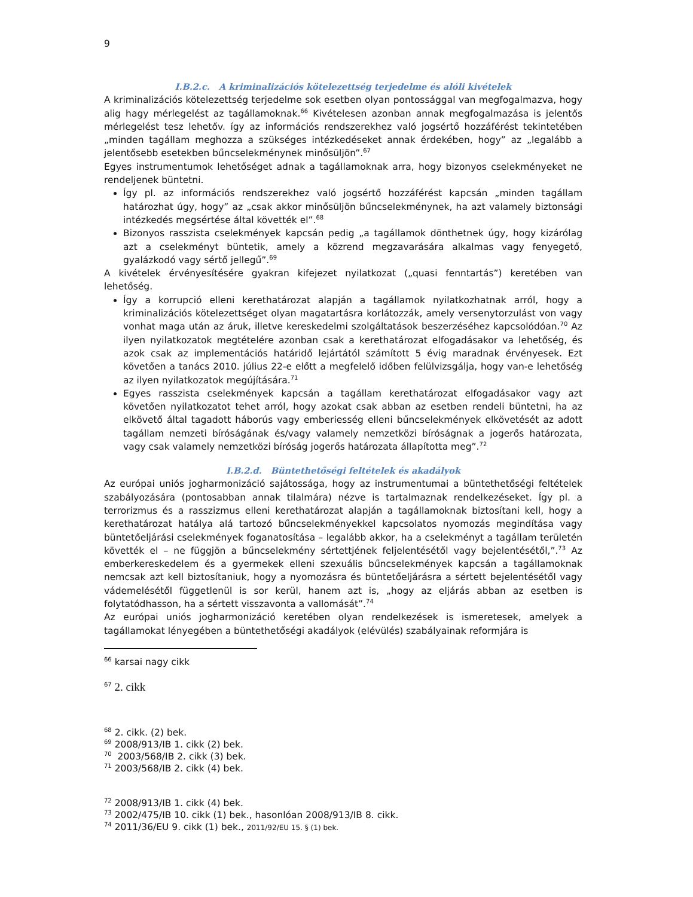9
I.B.2.c. A kriminalizációs kötelezettség terjedelme és alóli kivételek
A kriminalizációs kötelezettség terjedelme sok esetben olyan pontossággal van megfogalmazva, hogy alig hagy mérlegelést az tagállamoknak.<sup>66</sup> Kivételesen azonban annak megfogalmazása is jelentős mérlegelést tesz lehetőv. így az információs rendszerekhez való jogsértő hozzáférést tekintetében „minden tagállam meghozza a szükséges intézkedéseket annak érdekében, hogy” az „legalább a jelentősebb esetekben bűncselekménynek minősüljön”.<sup>67</sup>
Egyes instrumentumok lehetőséget adnak a tagállamoknak arra, hogy bizonyos cselekményeket ne rendeljenek büntetni.
Így pl. az információs rendszerekhez való jogsértő hozzáférést kapcsán „minden tagállam határozhat úgy, hogy” az „csak akkor minősüljön bűncselekménynek, ha azt valamely biztonsági intézkedés megsértése által követték el”.<sup>68</sup>
Bizonyos rasszista cselekmények kapcsán pedig „a tagállamok dönthetnek úgy, hogy kizárólag azt a cselekményt büntetik, amely a közrend megzavarására alkalmas vagy fenyegető, gyalázkodó vagy sértő jellegű”.<sup>69</sup>
A kivételek érvényesítésére gyakran kifejezet nyilatkozat („quasi fenntartás”) keretében van lehetőség.
Így a korrupció elleni kerethatározat alapján a tagállamok nyilatkozhatnak arról, hogy a kriminalizációs kötelezettséget olyan magatartásra korlátozzák, amely versenytorzulást von vagy vonhat maga után az áruk, illetve kereskedelmi szolgáltatások beszerzéséhez kapcsolódóan.<sup>70</sup> Az ilyen nyilatkozatok megtételére azonban csak a kerethatározat elfogadásakor va lehetőség, és azok csak az implementációs határidő lejártától számított 5 évig maradnak érvényesek. Ezt követően a tanács 2010. július 22-e előtt a megfelelő időben felülvizsgálja, hogy van-e lehetőség az ilyen nyilatkozatok megújítására.<sup>71</sup>
Egyes rasszista cselekmények kapcsán a tagállam kerethatározat elfogadásakor vagy azt követően nyilatkozatot tehet arról, hogy azokat csak abban az esetben rendeli büntetni, ha az elkövető által tagadott háborús vagy emberiesség elleni bűncselekmények elkövetését az adott tagállam nemzeti bíróságának és/vagy valamely nemzetközi bíróságnak a jogerős határozata, vagy csak valamely nemzetközi bíróság jogerős határozata állapította meg”.<sup>72</sup>
I.B.2.d. Büntethetőségi feltételek és akadályok
Az európai uniós jogharmonizáció sajátossága, hogy az instrumentumai a büntethetőségi feltételek szabályozására (pontosabban annak tilalmára) nézve is tartalmaznak rendelkezéseket. Így pl. a terrorizmus és a rasszizmus elleni kerethatározat alapján a tagállamoknak biztosítani kell, hogy a kerethatározat hatálya alá tartozó bűncselekményekkel kapcsolatos nyomozás megindítása vagy büntetőeljárási cselekmények foganatosítása – legalább akkor, ha a cselekményt a tagállam területén követték el – ne függjön a bűncselekmény sértettjének feljelentésétől vagy bejelentésétől,”.<sup>73</sup> Az emberkereskedelem és a gyermekek elleni szexuális bűncselekmények kapcsán a tagállamoknak nemcsak azt kell biztosítaniuk, hogy a nyomozásra és büntetőeljárásra a sértett bejelentésétől vagy vádemelésétől függetlenül is sor kerül, hanem azt is, „hogy az eljárás abban az esetben is folytatódhasson, ha a sértett visszavonta a vallomását”.<sup>74</sup>
Az európai uniós jogharmonizáció keretében olyan rendelkezések is ismeretesek, amelyek a tagállamokat lényegében a büntethetőségi akadályok (elévülés) szabályainak reformjára is
<sup>66</sup> karsai nagy cikk
<sup>67</sup> 2. cikk
<sup>68</sup> 2. cikk. (2) bek.
<sup>69</sup> 2008/913/IB 1. cikk (2) bek.
<sup>70</sup> 2003/568/IB 2. cikk (3) bek.
<sup>71</sup> 2003/568/IB 2. cikk (4) bek.
<sup>72</sup> 2008/913/IB 1. cikk (4) bek.
<sup>73</sup> 2002/475/IB 10. cikk (1) bek., hasonlóan 2008/913/IB 8. cikk.
<sup>74</sup> 2011/36/EU 9. cikk (1) bek., 2011/92/EU 15. § (1) bek.